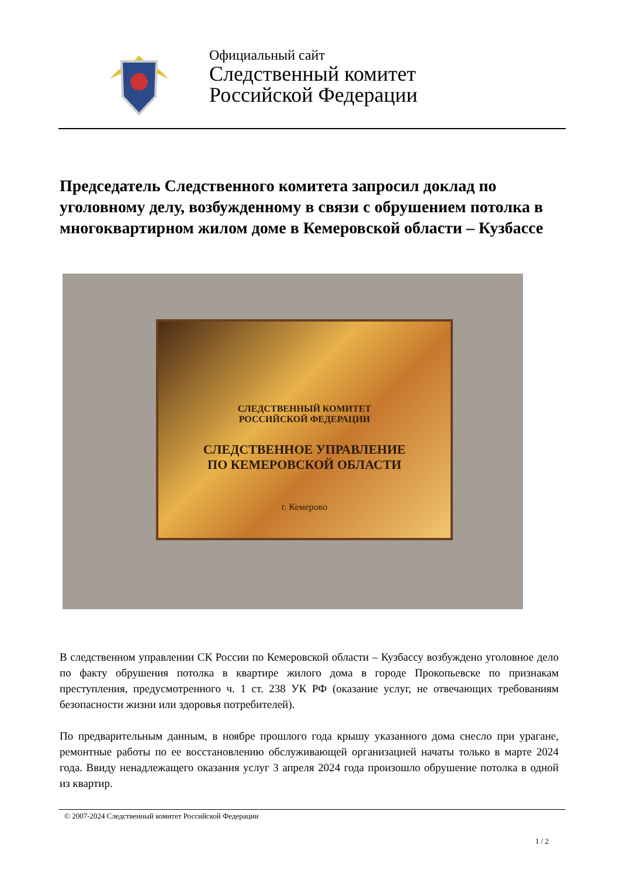Официальный сайт
Следственный комитет
Российской Федерации
Председатель Следственного комитета запросил доклад по уголовному делу, возбужденному в связи с обрушением потолка в многоквартирном жилом доме в Кемеровской области – Кузбассе
СЛЕДСТВЕННЫЙ КОМИТЕТ
РОССИЙСКОЙ ФЕДЕРАЦИИ
СЛЕДСТВЕННОЕ УПРАВЛЕНИЕ
ПО КЕМЕРОВСКОЙ ОБЛАСТИ
г. Кемерово
В следственном управлении СК России по Кемеровской области – Кузбассу возбуждено уголовное дело по факту обрушения потолка в квартире жилого дома в городе Прокопьевске по признакам преступления, предусмотренного ч. 1 ст. 238 УК РФ (оказание услуг, не отвечающих требованиям безопасности жизни или здоровья потребителей).
По предварительным данным, в ноябре прошлого года крышу указанного дома снесло при урагане, ремонтные работы по ее восстановлению обслуживающей организацией начаты только в марте 2024 года. Ввиду ненадлежащего оказания услуг 3 апреля 2024 года произошло обрушение потолка в одной из квартир.
© 2007-2024 Следственный комитет Российской Федерации
1 / 2